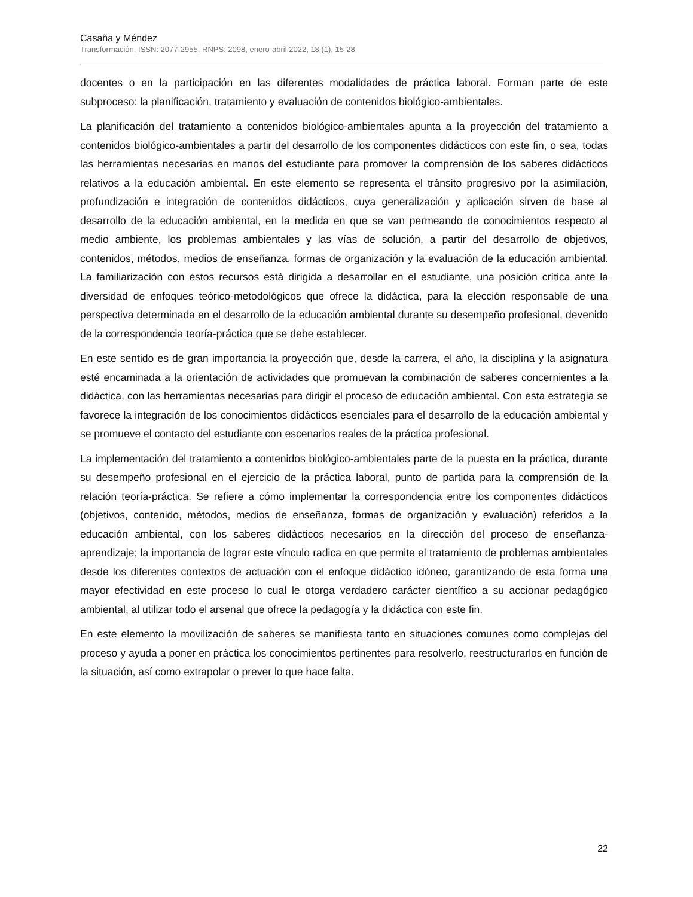Casaña y Méndez
Transformación, ISSN: 2077-2955, RNPS: 2098, enero-abril 2022, 18 (1), 15-28
docentes o en la participación en las diferentes modalidades de práctica laboral. Forman parte de este subproceso: la planificación, tratamiento y evaluación de contenidos biológico-ambientales.
La planificación del tratamiento a contenidos biológico-ambientales apunta a la proyección del tratamiento a contenidos biológico-ambientales a partir del desarrollo de los componentes didácticos con este fin, o sea, todas las herramientas necesarias en manos del estudiante para promover la comprensión de los saberes didácticos relativos a la educación ambiental. En este elemento se representa el tránsito progresivo por la asimilación, profundización e integración de contenidos didácticos, cuya generalización y aplicación sirven de base al desarrollo de la educación ambiental, en la medida en que se van permeando de conocimientos respecto al medio ambiente, los problemas ambientales y las vías de solución, a partir del desarrollo de objetivos, contenidos, métodos, medios de enseñanza, formas de organización y la evaluación de la educación ambiental. La familiarización con estos recursos está dirigida a desarrollar en el estudiante, una posición crítica ante la diversidad de enfoques teórico-metodológicos que ofrece la didáctica, para la elección responsable de una perspectiva determinada en el desarrollo de la educación ambiental durante su desempeño profesional, devenido de la correspondencia teoría-práctica que se debe establecer.
En este sentido es de gran importancia la proyección que, desde la carrera, el año, la disciplina y la asignatura esté encaminada a la orientación de actividades que promuevan la combinación de saberes concernientes a la didáctica, con las herramientas necesarias para dirigir el proceso de educación ambiental. Con esta estrategia se favorece la integración de los conocimientos didácticos esenciales para el desarrollo de la educación ambiental y se promueve el contacto del estudiante con escenarios reales de la práctica profesional.
La implementación del tratamiento a contenidos biológico-ambientales parte de la puesta en la práctica, durante su desempeño profesional en el ejercicio de la práctica laboral, punto de partida para la comprensión de la relación teoría-práctica. Se refiere a cómo implementar la correspondencia entre los componentes didácticos (objetivos, contenido, métodos, medios de enseñanza, formas de organización y evaluación) referidos a la educación ambiental, con los saberes didácticos necesarios en la dirección del proceso de enseñanza-aprendizaje; la importancia de lograr este vínculo radica en que permite el tratamiento de problemas ambientales desde los diferentes contextos de actuación con el enfoque didáctico idóneo, garantizando de esta forma una mayor efectividad en este proceso lo cual le otorga verdadero carácter científico a su accionar pedagógico ambiental, al utilizar todo el arsenal que ofrece la pedagogía y la didáctica con este fin.
En este elemento la movilización de saberes se manifiesta tanto en situaciones comunes como complejas del proceso y ayuda a poner en práctica los conocimientos pertinentes para resolverlo, reestructurarlos en función de la situación, así como extrapolar o prever lo que hace falta.
22